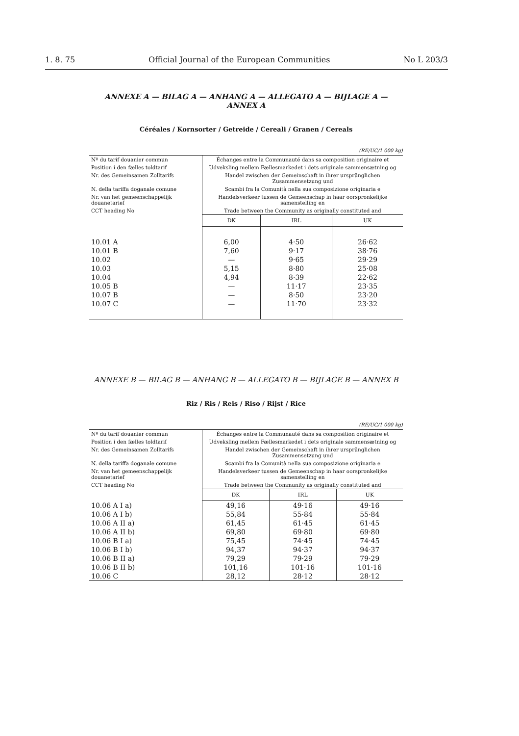1. 8. 75 Official Journal of the European Communities No L 203/3
ANNEXE A — BILAG A — ANHANG A — ALLEGATO A — BIJLAGE A — ANNEX A
Céréales / Kornsorter / Getreide / Cereali / Granen / Cereals
(RE/UC/1 000 kg)
| Nº du tarif douanier commun | Échanges entre la Communauté dans sa composition originaire et | | |
| Position i den fælles toldtarif | Udveksling mellem Fællesmarkedet i dets originale sammensætning og | | |
| Nr. des Gemeinsamen Zolltarifs | Handel zwischen der Gemeinschaft in ihrer ursprünglichen Zusammensetzung und | | |
| N. della tariffa doganale comune | Scambi fra la Comunità nella sua composizione originaria e | | |
| Nr. van het gemeenschappelijk douanetarief | Handelsverkeer tussen de Gemeenschap in haar oorspronkelijke samenstelling en | | |
| CCT heading No | Trade between the Community as originally constituted and | | |
| | DK | IRL | UK |
| 10.01 A | 6,00 | 4·50 | 26·62 |
| 10.01 B | 7,60 | 9·17 | 38·76 |
| 10.02 | — | 9·65 | 29·29 |
| 10.03 | 5,15 | 8·80 | 25·08 |
| 10.04 | 4,94 | 8·39 | 22·62 |
| 10.05 B | — | 11·17 | 23·35 |
| 10.07 B | — | 8·50 | 23·20 |
| 10.07 C | — | 11·70 | 23·32 |
ANNEXE B — BILAG B — ANHANG B — ALLEGATO B — BIJLAGE B — ANNEX B
Riz / Ris / Reis / Riso / Rijst / Rice
(RE/UC/1 000 kg)
| Nº du tarif douanier commun | Échanges entre la Communauté dans sa composition originaire et | | |
| Position i den fælles toldtarif | Udveksling mellem Fællesmarkedet i dets originale sammensætning og | | |
| Nr. des Gemeinsamen Zolltarifs | Handel zwischen der Gemeinschaft in ihrer ursprünglichen Zusammensetzung und | | |
| N. della tariffa doganale comune | Scambi fra la Comunità nella sua composizione originaria e | | |
| Nr. van het gemeenschappelijk douanetarief | Handelsverkeer tussen de Gemeenschap in haar oorspronkelijke samenstelling en | | |
| CCT heading No | Trade between the Community as originally constituted and | | |
| | DK | IRL | UK |
| 10.06 A I a) | 49,16 | 49·16 | 49·16 |
| 10.06 A I b) | 55,84 | 55·84 | 55·84 |
| 10.06 A II a) | 61,45 | 61·45 | 61·45 |
| 10.06 A II b) | 69,80 | 69·80 | 69·80 |
| 10.06 B I a) | 75,45 | 74·45 | 74·45 |
| 10.06 B I b) | 94,37 | 94·37 | 94·37 |
| 10.06 B II a) | 79,29 | 79·29 | 79·29 |
| 10.06 B II b) | 101,16 | 101·16 | 101·16 |
| 10.06 C | 28,12 | 28·12 | 28·12 |